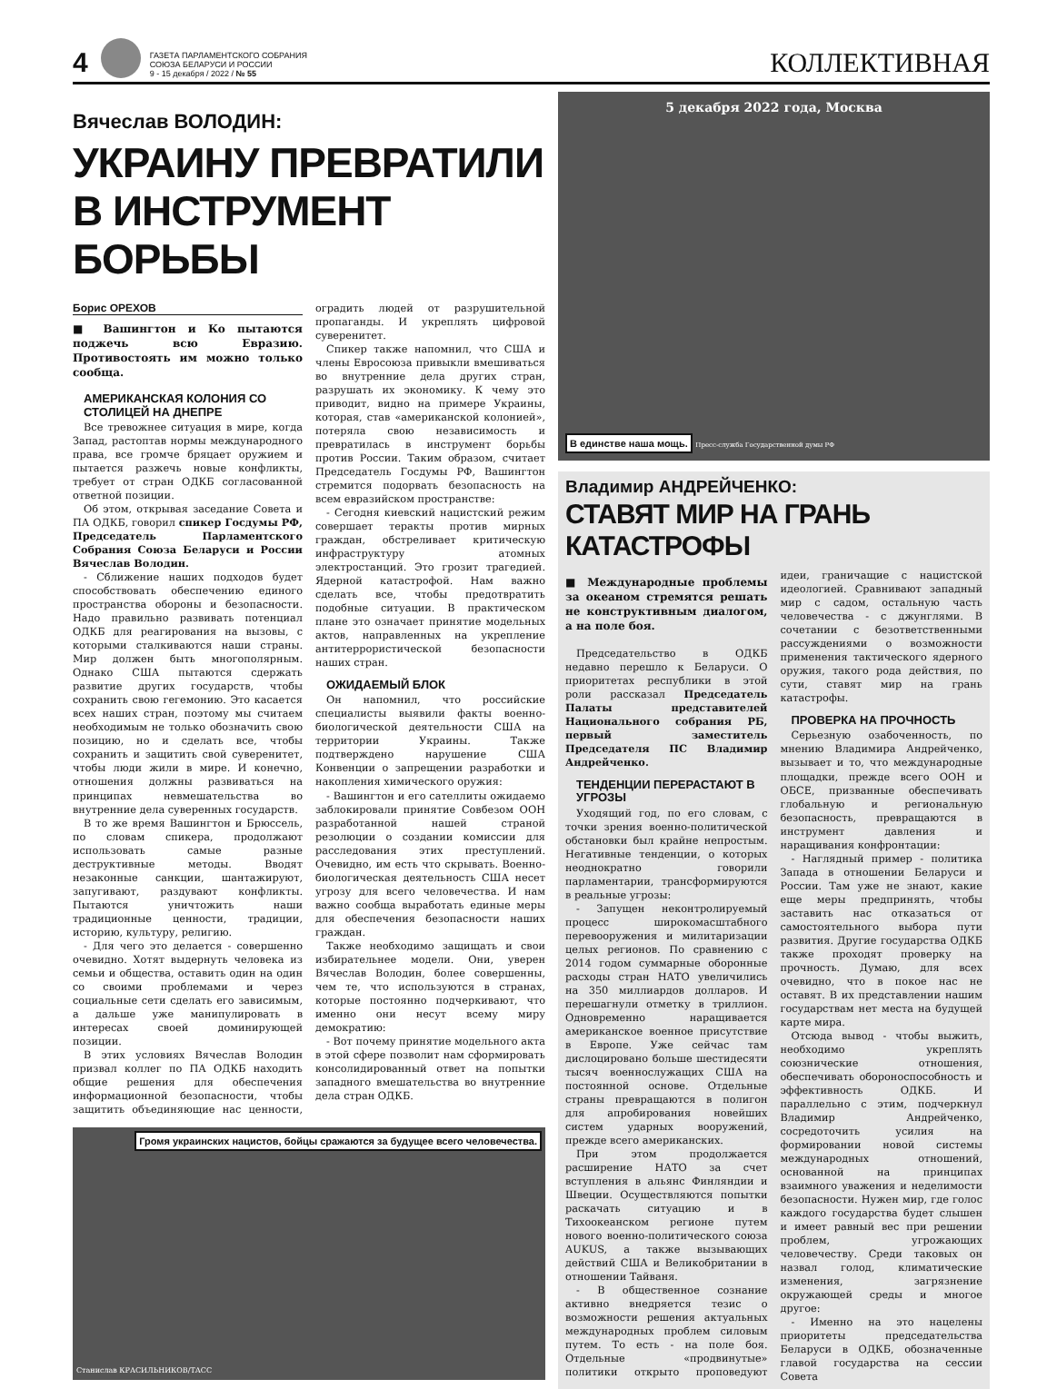4
ГАЗЕТА ПАРЛАМЕНТСКОГО СОБРАНИЯ
СОЮЗА БЕЛАРУСИ И РОССИИ
9 - 15 декабря / 2022 / № 55
КОЛЛЕКТИВНАЯ
Вячеслав ВОЛОДИН:
УКРАИНУ ПРЕВРАТИЛИ В ИНСТРУМЕНТ БОРЬБЫ
Борис ОРЕХОВ
■ Вашингтон и Ко пытаются поджечь всю Евразию. Противостоять им можно только сообща.
АМЕРИКАНСКАЯ КОЛОНИЯ СО СТОЛИЦЕЙ НА ДНЕПРЕ
Все тревожнее ситуация в мире, когда Запад, растоптав нормы международного права, все громче бряцает оружием и пытается разжечь новые конфликты, требует от стран ОДКБ согласованной ответной позиции.
Об этом, открывая заседание Совета и ПА ОДКБ, говорил спикер Госдумы РФ, Председатель Парламентского Собрания Союза Беларуси и России Вячеслав Володин.
- Сближение наших подходов будет способствовать обеспечению единого пространства обороны и безопасности. Надо правильно развивать потенциал ОДКБ для реагирования на вызовы, с которыми сталкиваются наши страны. Мир должен быть многополярным. Однако США пытаются сдержать развитие других государств, чтобы сохранить свою гегемонию. Это касается всех наших стран, поэтому мы считаем необходимым не только обозначить свою позицию, но и сделать все, чтобы сохранить и защитить свой суверенитет, чтобы люди жили в мире. И конечно, отношения должны развиваться на принципах невмешательства во внутренние дела суверенных государств.
В то же время Вашингтон и Брюссель, по словам спикера, продолжают использовать самые разные деструктивные методы. Вводят незаконные санкции, шантажируют, запугивают, раздувают конфликты. Пытаются уничтожить наши традиционные ценности, традиции, историю, культуру, религию.
- Для чего это делается - совершенно очевидно. Хотят выдернуть человека из семьи и общества, оставить один на один со своими проблемами и через социальные сети сделать его зависимым, а дальше уже манипулировать в интересах своей доминирующей позиции.
В этих условиях Вячеслав Володин призвал коллег по ПА ОДКБ находить общие решения для обеспечения информационной безопасности, чтобы защитить объединяющие нас ценности, оградить людей от разрушительной пропаганды. И укреплять цифровой суверенитет.
Спикер также напомнил, что США и члены Евросоюза привыкли вмешиваться во внутренние дела других стран, разрушать их экономику. К чему это приводит, видно на примере Украины, которая, став «американской колонией», потеряла свою независимость и превратилась в инструмент борьбы против России. Таким образом, считает Председатель Госдумы РФ, Вашингтон стремится подорвать безопасность на всем евразийском пространстве:
- Сегодня киевский нацистский режим совершает теракты против мирных граждан, обстреливает критическую инфраструктуру атомных электростанций. Это грозит трагедией. Ядерной катастрофой. Нам важно сделать все, чтобы предотвратить подобные ситуации. В практическом плане это означает принятие модельных актов, направленных на укрепление антитеррористической безопасности наших стран.
ОЖИДАЕМЫЙ БЛОК
Он напомнил, что российские специалисты выявили факты военно-биологической деятельности США на территории Украины. Также подтверждено нарушение США Конвенции о запрещении разработки и накопления химического оружия:
- Вашингтон и его сателлиты ожидаемо заблокировали принятие Совбезом ООН разработанной нашей страной резолюции о создании комиссии для расследования этих преступлений. Очевидно, им есть что скрывать. Военно-биологическая деятельность США несет угрозу для всего человечества. И нам важно сообща выработать единые меры для обеспечения безопасности наших граждан.
Также необходимо защищать и свои избирательнее модели. Они, уверен Вячеслав Володин, более совершенны, чем те, что используются в странах, которые постоянно подчеркивают, что именно они несут всему миру демократию:
- Вот почему принятие модельного акта в этой сфере позволит нам сформировать консолидированный ответ на попытки западного вмешательства во внутренние дела стран ОДКБ.
Громя украинских нацистов, бойцы сражаются за будущее всего человечества.
Станислав КРАСИЛЬНИКОВ/ТАСС
5 декабря 2022 года, Москва
В единстве наша мощь. Пресс-служба Государственной думы РФ
Владимир АНДРЕЙЧЕНКО:
СТАВЯТ МИР НА ГРАНЬ КАТАСТРОФЫ
■ Международные проблемы за океаном стремятся решать не конструктивным диалогом, а на поле боя.
Председательство в ОДКБ недавно перешло к Беларуси. О приоритетах республики в этой роли рассказал Председатель Палаты представителей Национального собрания РБ, первый заместитель Председателя ПС Владимир Андрейченко.
ТЕНДЕНЦИИ ПЕРЕРАСТАЮТ В УГРОЗЫ
Уходящий год, по его словам, с точки зрения военно-политической обстановки был крайне непростым. Негативные тенденции, о которых неоднократно говорили парламентарии, трансформируются в реальные угрозы:
- Запущен неконтролируемый процесс широкомасштабного перевооружения и милитаризации целых регионов. По сравнению с 2014 годом суммарные оборонные расходы стран НАТО увеличились на 350 миллиардов долларов. И перешагнули отметку в триллион. Одновременно наращивается американское военное присутствие в Европе. Уже сейчас там дислоцировано больше шестидесяти тысяч военнослужащих США на постоянной основе. Отдельные страны превращаются в полигон для апробирования новейших систем ударных вооружений, прежде всего американских.
При этом продолжается расширение НАТО за счет вступления в альянс Финляндии и Швеции. Осуществляются попытки раскачать ситуацию и в Тихоокеанском регионе путем нового военно-политического союза AUKUS, а также вызывающих действий США и Великобритании в отношении Тайваня.
- В общественное сознание активно внедряется тезис о возможности решения актуальных международных проблем силовым путем. То есть - на поле боя. Отдельные «продвинутые» политики открыто проповедуют идеи, граничащие с нацистской идеологией. Сравнивают западный мир с садом, остальную часть человечества - с джунглями. В сочетании с безответственными рассуждениями о возможности применения тактического ядерного оружия, такого рода действия, по сути, ставят мир на грань катастрофы.
ПРОВЕРКА НА ПРОЧНОСТЬ
Серьезную озабоченность, по мнению Владимира Андрейченко, вызывает и то, что международные площадки, прежде всего ООН и ОБСЕ, призванные обеспечивать глобальную и региональную безопасность, превращаются в инструмент давления и наращивания конфронтации:
- Наглядный пример - политика Запада в отношении Беларуси и России. Там уже не знают, какие еще меры предпринять, чтобы заставить нас отказаться от самостоятельного выбора пути развития. Другие государства ОДКБ также проходят проверку на прочность. Думаю, для всех очевидно, что в покое нас не оставят. В их представлении нашим государствам нет места на будущей карте мира.
Отсюда вывод - чтобы выжить, необходимо укреплять союзнические отношения, обеспечивать обороноспособность и эффективность ОДКБ. И параллельно с этим, подчеркнул Владимир Андрейченко, сосредоточить усилия на формировании новой системы международных отношений, основанной на принципах взаимного уважения и неделимости безопасности. Нужен мир, где голос каждого государства будет слышен и имеет равный вес при решении проблем, угрожающих человечеству. Среди таковых он назвал голод, климатические изменения, загрязнение окружающей среды и многое другое:
- Именно на это нацелены приоритеты председательства Беларуси в ОДКБ, обозначенные главой государства на сессии Совета